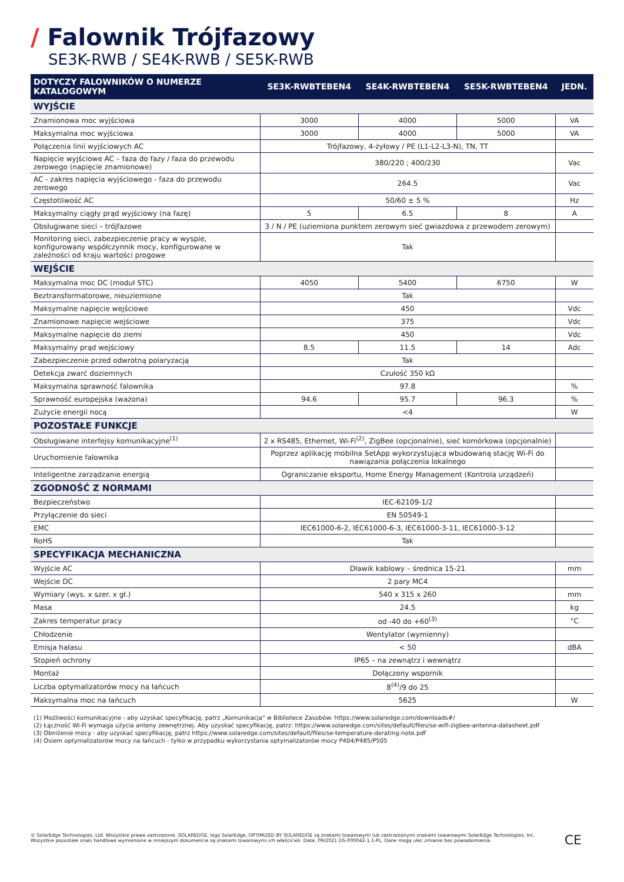/ Falownik Trójfazowy
SE3K-RWB / SE4K-RWB / SE5K-RWB
| DOTYCZY FALOWNIKÓW O NUMERZE KATALOGOWYM | SE3K-RWBTEBEN4 | SE4K-RWBTEBEN4 | SE5K-RWBTEBEN4 | JEDN. |
| --- | --- | --- | --- | --- |
| WYJŚCIE | | | | |
| Znamionowa moc wyjściowa | 3000 | 4000 | 5000 | VA |
| Maksymalna moc wyjściowa | 3000 | 4000 | 5000 | VA |
| Połączenia linii wyjściowych AC | Trójfazowy, 4-żyłowy / PE (L1-L2-L3-N), TN, TT | | | |
| Napięcie wyjściowe AC – faza do fazy / faza do przewodu zerowego (napięcie znamionowe) | 380/220 ; 400/230 | | | Vac |
| AC - zakres napięcia wyjściowego - faza do przewodu zerowego | 264.5 | | | Vac |
| Częstotliwość AC | 50/60 ± 5 % | | | Hz |
| Maksymalny ciągły prąd wyjściowy (na fazę) | 5 | 6.5 | 8 | A |
| Obsługiwane sieci – trójfazowe | 3 / N / PE (uziemiona punktem zerowym sieć gwiazdowa z przewodem zerowym) | | | |
| Monitoring sieci, zabezpieczenie pracy w wyspie, konfigurowany współczynnik mocy, konfigurowane w zależności od kraju wartości progowe | Tak | | | |
| WEJŚCIE | | | | |
| Maksymalna moc DC (moduł STC) | 4050 | 5400 | 6750 | W |
| Beztransformatorowe, nieuziemione | Tak | | | |
| Maksymalne napięcie wejściowe | 450 | | | Vdc |
| Znamionowe napięcie wejściowe | 375 | | | Vdc |
| Maksymalne napięcie do ziemi | 450 | | | Vdc |
| Maksymalny prąd wejściowy | 8.5 | 11.5 | 14 | Adc |
| Zabezpieczenie przed odwrotną polaryzacją | Tak | | | |
| Detekcja zwarć doziemnych | Czułość 350 kΩ | | | |
| Maksymalna sprawność falownika | 97.8 | | | % |
| Sprawność europejska (ważona) | 94.6 | 95.7 | 96.3 | % |
| Zużycie energii nocą | <4 | | | W |
| POZOSTAŁE FUNKCJE | | | | |
| Obsługiwane interfejsy komunikacyjne<sup>(1)</sup> | 2 x RS485, Ethernet, Wi-Fi<sup>(2)</sup>, ZigBee (opcjonalnie), sieć komórkowa (opcjonalnie) | | | |
| Uruchomienie falownika | Poprzez aplikację mobilna SetApp wykorzystująca wbudowaną stację Wi-Fi do nawiązania połączenia lokalnego | | | |
| Inteligentne zarządzanie energią | Ograniczanie eksportu, Home Energy Management (Kontrola urządzeń) | | | |
| ZGODNOŚĆ Z NORMAMI | | | | |
| Bezpieczeństwo | IEC-62109-1/2 | | | |
| Przyłączenie do sieci | EN 50549-1 | | | |
| EMC | IEC61000-6-2, IEC61000-6-3, IEC61000-3-11, IEC61000-3-12 | | | |
| RoHS | Tak | | | |
| SPECYFIKACJA MECHANICZNA | | | | |
| Wyjście AC | Dławik kablowy – średnica 15-21 | | | mm |
| Wejście DC | 2 pary MC4 | | | |
| Wymiary (wys. x szer. x gł.) | 540 x 315 x 260 | | | mm |
| Masa | 24.5 | | | kg |
| Zakres temperatur pracy | od -40 do +60<sup>(3)</sup> | | | °C |
| Chłodzenie | Wentylator (wymienny) | | | |
| Emisja hałasu | < 50 | | | dBA |
| Stopień ochrony | IP65 – na zewnątrz i wewnątrz | | | |
| Montaż | Dołączony wspornik | | | |
| Liczba optymalizatorów mocy na łańcuch | 8<sup>(4)</sup>/9 do 25 | | | |
| Maksymalna moc na łańcuch | 5625 | | | W |
(1) Możliwości komunikacyjne - aby uzyskać specyfikację, patrz „Komunikacja" w Bibliotece Zasobów: https://www.solaredge.com/downloads#/
(2) Łączność Wi-Fi wymaga użycia anteny zewnętrznej. Aby uzyskać specyfikację, patrz: https://www.solaredge.com/sites/default/files/se-wifi-zigbee-antenna-datasheet.pdf
(3) Obniżenie mocy - aby uzyskać specyfikację, patrz https://www.solaredge.com/sites/default/files/se-temperature-derating-note.pdf
(4) Osiem optymalizatorów mocy na łańcuch - tylko w przypadku wykorzystania optymalizatorów mocy P404/P485/P505
© SolarEdge Technologies, Ltd. Wszystkie prawa zastrzeżone. SOLAREDGE, logo SolarEdge, OPTIMIZED BY SOLAREDGE są znakami towarowymi lub zastrzeżonymi znakami towarowymi SolarEdge Technologies, Inc.
Wszystkie pozostałe znaki handlowe wymienione w niniejszym dokumencie są znakami towarowymi ich właścicieli. Data: 09/2021 DS-000042-1.1-PL. Dane mogą ulec zmianie bez powiadomienia.
CE